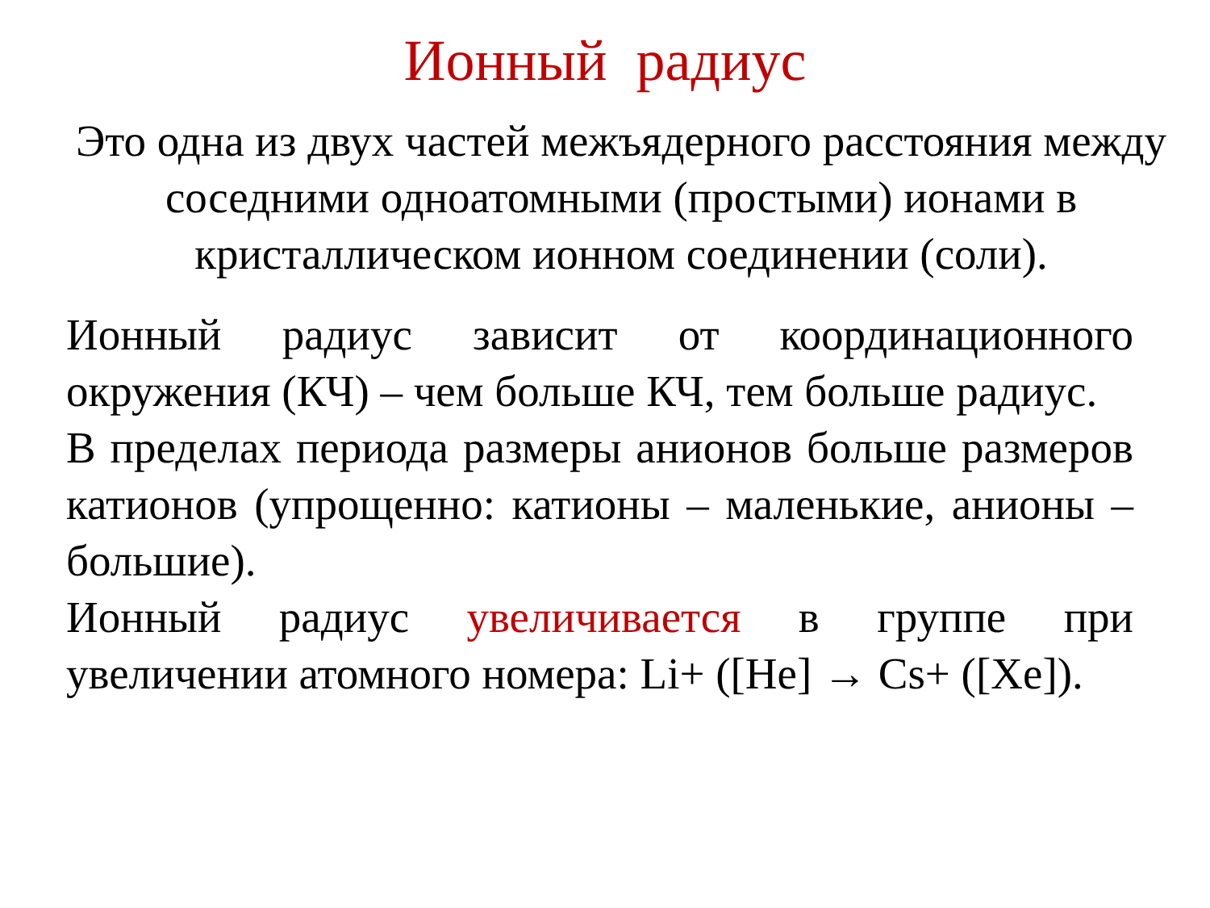Ионный радиус
Это одна из двух частей межъядерного расстояния между соседними одноатомными (простыми) ионами в кристаллическом ионном соединении (соли).
Ионный радиус зависит от координационного окружения (КЧ) – чем больше КЧ, тем больше радиус.
В пределах периода размеры анионов больше размеров катионов (упрощенно: катионы – маленькие, анионы – большие).
Ионный радиус увеличивается в группе при увеличении атомного номера: Li+ ([He] → Cs+ ([Xe]).